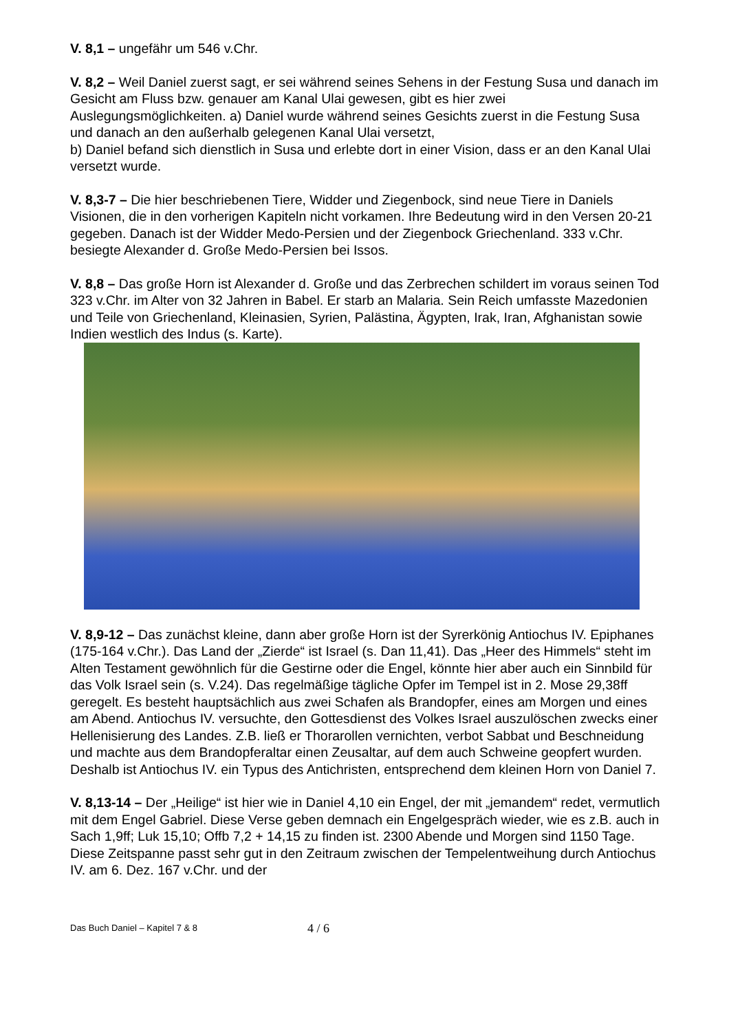V. 8,1 – ungefähr um 546 v.Chr.
V. 8,2 – Weil Daniel zuerst sagt, er sei während seines Sehens in der Festung Susa und danach im Gesicht am Fluss bzw. genauer am Kanal Ulai gewesen, gibt es hier zwei Auslegungsmöglichkeiten. a) Daniel wurde während seines Gesichts zuerst in die Festung Susa und danach an den außerhalb gelegenen Kanal Ulai versetzt,
b) Daniel befand sich dienstlich in Susa und erlebte dort in einer Vision, dass er an den Kanal Ulai versetzt wurde.
V. 8,3-7 – Die hier beschriebenen Tiere, Widder und Ziegenbock, sind neue Tiere in Daniels Visionen, die in den vorherigen Kapiteln nicht vorkamen. Ihre Bedeutung wird in den Versen 20-21 gegeben. Danach ist der Widder Medo-Persien und der Ziegenbock Griechenland. 333 v.Chr. besiegte Alexander d. Große Medo-Persien bei Issos.
V. 8,8 – Das große Horn ist Alexander d. Große und das Zerbrechen schildert im voraus seinen Tod 323 v.Chr. im Alter von 32 Jahren in Babel. Er starb an Malaria. Sein Reich umfasste Mazedonien und Teile von Griechenland, Kleinasien, Syrien, Palästina, Ägypten, Irak, Iran, Afghanistan sowie Indien westlich des Indus (s. Karte).
V. 8,9-12 – Das zunächst kleine, dann aber große Horn ist der Syrerkönig Antiochus IV. Epiphanes (175-164 v.Chr.). Das Land der „Zierde“ ist Israel (s. Dan 11,41). Das „Heer des Himmels“ steht im Alten Testament gewöhnlich für die Gestirne oder die Engel, könnte hier aber auch ein Sinnbild für das Volk Israel sein (s. V.24). Das regelmäßige tägliche Opfer im Tempel ist in 2. Mose 29,38ff geregelt. Es besteht hauptsächlich aus zwei Schafen als Brandopfer, eines am Morgen und eines am Abend. Antiochus IV. versuchte, den Gottesdienst des Volkes Israel auszulöschen zwecks einer Hellenisierung des Landes. Z.B. ließ er Thorarollen vernichten, verbot Sabbat und Beschneidung und machte aus dem Brandopferaltar einen Zeusaltar, auf dem auch Schweine geopfert wurden. Deshalb ist Antiochus IV. ein Typus des Antichristen, entsprechend dem kleinen Horn von Daniel 7.
V. 8,13-14 – Der „Heilige“ ist hier wie in Daniel 4,10 ein Engel, der mit „jemandem“ redet, vermutlich mit dem Engel Gabriel. Diese Verse geben demnach ein Engelgespräch wieder, wie es z.B. auch in Sach 1,9ff; Luk 15,10; Offb 7,2 + 14,15 zu finden ist. 2300 Abende und Morgen sind 1150 Tage. Diese Zeitspanne passt sehr gut in den Zeitraum zwischen der Tempelentweihung durch Antiochus IV. am 6. Dez. 167 v.Chr. und der
Das Buch Daniel – Kapitel 7 & 8 4 / 6